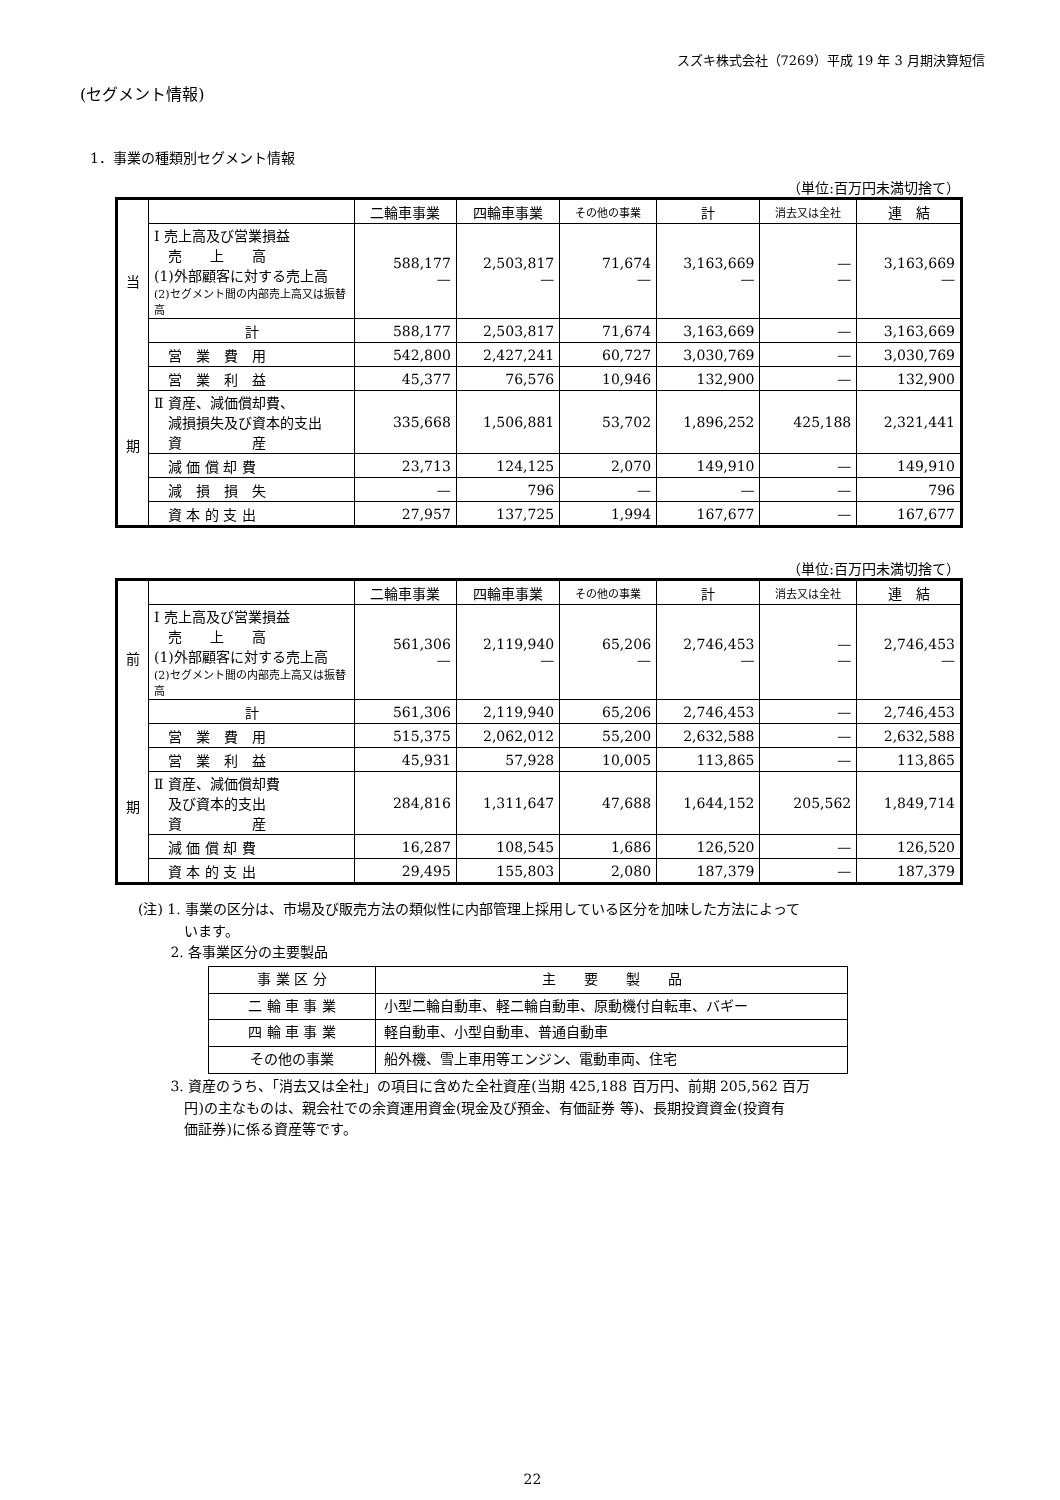スズキ株式会社（7269）平成 19 年 3 月期決算短信
(セグメント情報)
1．事業の種類別セグメント情報
（単位:百万円未満切捨て）
| 当 期 | | 二輪車事業 | 四輪車事業 | その他の事業 | 計 | 消去又は全社 | 連 結 |
| --- | --- | --- | --- | --- | --- | --- | --- |
| | Ⅰ 売上高及び営業損益 売 上 高 (1)外部顧客に対する売上高 (2)セグメント間の内部売上高又は振替高 | 588,177 — | 2,503,817 — | 71,674 — | 3,163,669 — | — — | 3,163,669 — |
| | 計 | 588,177 | 2,503,817 | 71,674 | 3,163,669 | — | 3,163,669 |
| | 営 業 費 用 | 542,800 | 2,427,241 | 60,727 | 3,030,769 | — | 3,030,769 |
| | 営 業 利 益 | 45,377 | 76,576 | 10,946 | 132,900 | — | 132,900 |
| | Ⅱ 資産、減価償却費、 減損損失及び資本的支出 資 産 | 335,668 | 1,506,881 | 53,702 | 1,896,252 | 425,188 | 2,321,441 |
| | 減 価 償 却 費 | 23,713 | 124,125 | 2,070 | 149,910 | — | 149,910 |
| | 減 損 損 失 | — | 796 | — | — | — | 796 |
| | 資 本 的 支 出 | 27,957 | 137,725 | 1,994 | 167,677 | — | 167,677 |
（単位:百万円未満切捨て）
| 前 期 | | 二輪車事業 | 四輪車事業 | その他の事業 | 計 | 消去又は全社 | 連 結 |
| --- | --- | --- | --- | --- | --- | --- | --- |
| | Ⅰ 売上高及び営業損益 売 上 高 (1)外部顧客に対する売上高 (2)セグメント間の内部売上高又は振替高 | 561,306 — | 2,119,940 — | 65,206 — | 2,746,453 — | — — | 2,746,453 — |
| | 計 | 561,306 | 2,119,940 | 65,206 | 2,746,453 | — | 2,746,453 |
| | 営 業 費 用 | 515,375 | 2,062,012 | 55,200 | 2,632,588 | — | 2,632,588 |
| | 営 業 利 益 | 45,931 | 57,928 | 10,005 | 113,865 | — | 113,865 |
| | Ⅱ 資産、減価償却費 及び資本的支出 資 産 | 284,816 | 1,311,647 | 47,688 | 1,644,152 | 205,562 | 1,849,714 |
| | 減 価 償 却 費 | 16,287 | 108,545 | 1,686 | 126,520 | — | 126,520 |
| | 資 本 的 支 出 | 29,495 | 155,803 | 2,080 | 187,379 | — | 187,379 |
(注) 1. 事業の区分は、市場及び販売方法の類似性に内部管理上採用している区分を加味した方法によって
　　　 います。
　　 2. 各事業区分の主要製品
| 事 業 区 分 | 主 要 製 品 |
| 二 輪 車 事 業 | 小型二輪自動車、軽二輪自動車、原動機付自転車、バギー |
| 四 輪 車 事 業 | 軽自動車、小型自動車、普通自動車 |
| その他の事業 | 船外機、雪上車用等エンジン、電動車両、住宅 |
　　 3. 資産のうち、「消去又は全社」の項目に含めた全社資産(当期 425,188 百万円、前期 205,562 百万
　　　 円)の主なものは、親会社での余資運用資金(現金及び預金、有価証券 等)、長期投資資金(投資有
　　　 価証券)に係る資産等です。
22